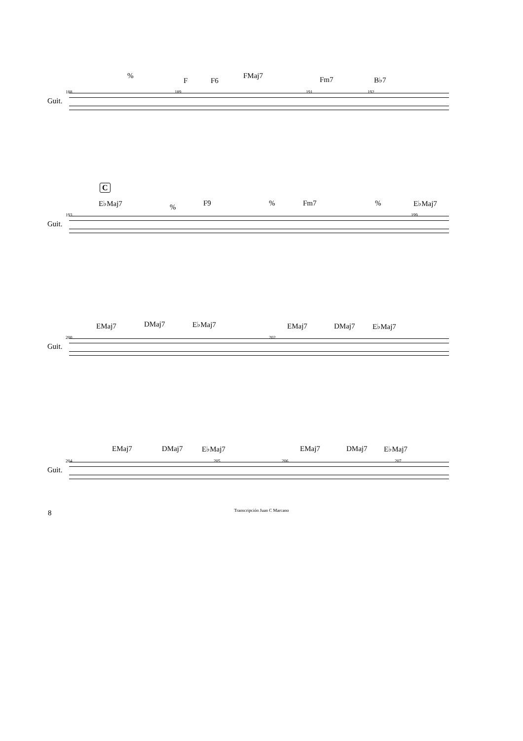%
F F6
FMaj7 Fm7 B♭7
188 189 191 192
Guit.
C
E♭Maj7% F9% Fm7% E♭Maj7
193 199
Guit.
EMaj7 DMaj7 E♭Maj7 EMaj7 DMaj7 E♭Maj7
200 202
Guit.
EMaj7 DMaj7 E♭Maj7 EMaj7 DMaj7 E♭Maj7
204 205 206 207
Guit.
8
Transcripción Juan C Marcano